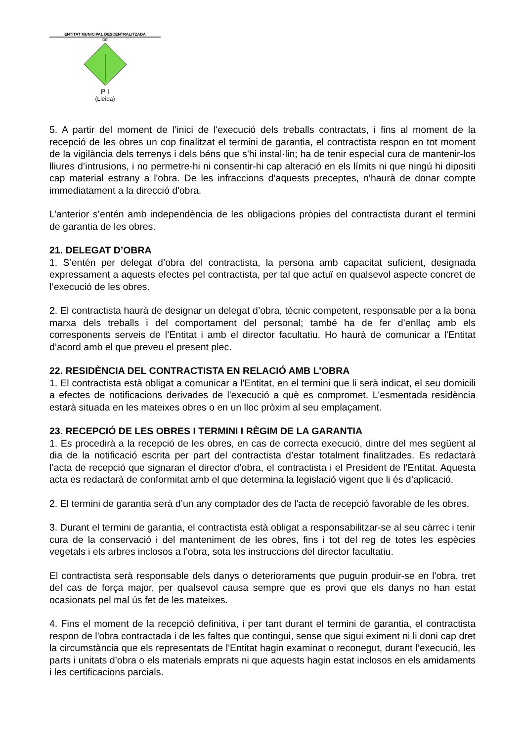ENTITAT MUNICIPAL DESCENTRALITZADA
DE
P I
(Lleida)
5. A partir del moment de l’inici de l'execució dels treballs contractats, i fins al moment de la recepció de les obres un cop finalitzat el termini de garantia, el contractista respon en tot moment de la vigilància dels terrenys i dels béns que s'hi instal·lin; ha de tenir especial cura de mantenir-los lliures d’intrusions, i no permetre-hi ni consentir-hi cap alteració en els límits ni que ningú hi dipositi cap material estrany a l'obra. De les infraccions d’aquests preceptes, n’haurà de donar compte immediatament a la direcció d'obra.
L’anterior s’entén amb independència de les obligacions pròpies del contractista durant el termini de garantia de les obres.
21. DELEGAT D’OBRA
1. S’entén per delegat d’obra del contractista, la persona amb capacitat suficient, designada expressament a aquests efectes pel contractista, per tal que actuï en qualsevol aspecte concret de l’execució de les obres.
2. El contractista haurà de designar un delegat d’obra, tècnic competent, responsable per a la bona marxa dels treballs i del comportament del personal; també ha de fer d’enllaç amb els corresponents serveis de l’Entitat i amb el director facultatiu. Ho haurà de comunicar a l'Entitat d’acord amb el que preveu el present plec.
22. RESIDÈNCIA DEL CONTRACTISTA EN RELACIÓ AMB L'OBRA
1. El contractista està obligat a comunicar a l'Entitat, en el termini que li serà indicat, el seu domicili a efectes de notificacions derivades de l'execució a què es compromet. L'esmentada residència estarà situada en les mateixes obres o en un lloc pròxim al seu emplaçament.
23. RECEPCIÓ DE LES OBRES I TERMINI I RÈGIM DE LA GARANTIA
1. Es procedirà a la recepció de les obres, en cas de correcta execució, dintre del mes següent al dia de la notificació escrita per part del contractista d’estar totalment finalitzades. Es redactarà l’acta de recepció que signaran el director d’obra, el contractista i el President de l'Entitat. Aquesta acta es redactarà de conformitat amb el que determina la legislació vigent que li és d’aplicació.
2. El termini de garantia serà d’un any comptador des de l'acta de recepció favorable de les obres.
3. Durant el termini de garantia, el contractista està obligat a responsabilitzar-se al seu càrrec i tenir cura de la conservació i del manteniment de les obres, fins i tot del reg de totes les espècies vegetals i els arbres inclosos a l’obra, sota les instruccions del director facultatiu.
El contractista serà responsable dels danys o deterioraments que puguin produir-se en l'obra, tret del cas de força major, per qualsevol causa sempre que es provi que els danys no han estat ocasionats pel mal ús fet de les mateixes.
4. Fins el moment de la recepció definitiva, i per tant durant el termini de garantia, el contractista respon de l'obra contractada i de les faltes que contingui, sense que sigui eximent ni li doni cap dret la circumstància que els representats de l'Entitat hagin examinat o reconegut, durant l’execució, les parts i unitats d’obra o els materials emprats ni que aquests hagin estat inclosos en els amidaments i les certificacions parcials.